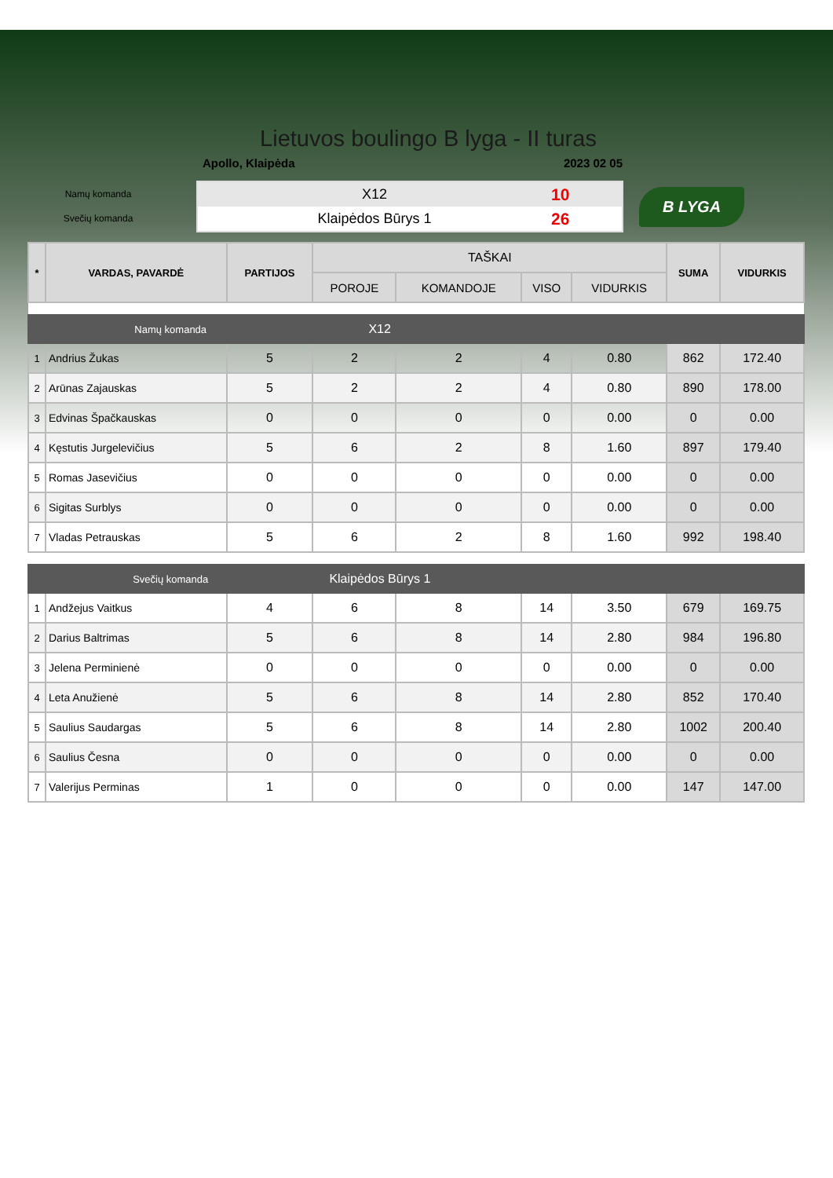Lietuvos boulingo B lyga - II turas
Apollo, Klaipėda 2023 02 05
Namų komanda
Svečių komanda
X12 10
Klaipėdos Būrys 1 26
B LYGA
| * | VARDAS, PAVARDĖ | PARTIJOS | TAŠKAI | | | | SUMA | VIDURKIS |
| --- | --- | --- | --- | --- | --- | --- | --- | --- |
| | | | POROJE | KOMANDOJE | VISO | VIDURKIS | | |
| Namų komanda | | | X12 | | | | | |
| 1 | Andrius Žukas | 5 | 2 | 2 | 4 | 0.80 | 862 | 172.40 |
| 2 | Arūnas Zajauskas | 5 | 2 | 2 | 4 | 0.80 | 890 | 178.00 |
| 3 | Edvinas Špačkauskas | 0 | 0 | 0 | 0 | 0.00 | 0 | 0.00 |
| 4 | Kęstutis Jurgelevičius | 5 | 6 | 2 | 8 | 1.60 | 897 | 179.40 |
| 5 | Romas Jasevičius | 0 | 0 | 0 | 0 | 0.00 | 0 | 0.00 |
| 6 | Sigitas Surblys | 0 | 0 | 0 | 0 | 0.00 | 0 | 0.00 |
| 7 | Vladas Petrauskas | 5 | 6 | 2 | 8 | 1.60 | 992 | 198.40 |
| Svečių komanda | | | Klaipėdos Būrys 1 | | | | | |
| 1 | Andžejus Vaitkus | 4 | 6 | 8 | 14 | 3.50 | 679 | 169.75 |
| 2 | Darius Baltrimas | 5 | 6 | 8 | 14 | 2.80 | 984 | 196.80 |
| 3 | Jelena Perminienė | 0 | 0 | 0 | 0 | 0.00 | 0 | 0.00 |
| 4 | Leta Anužienė | 5 | 6 | 8 | 14 | 2.80 | 852 | 170.40 |
| 5 | Saulius Saudargas | 5 | 6 | 8 | 14 | 2.80 | 1002 | 200.40 |
| 6 | Saulius Česna | 0 | 0 | 0 | 0 | 0.00 | 0 | 0.00 |
| 7 | Valerijus Perminas | 1 | 0 | 0 | 0 | 0.00 | 147 | 147.00 |